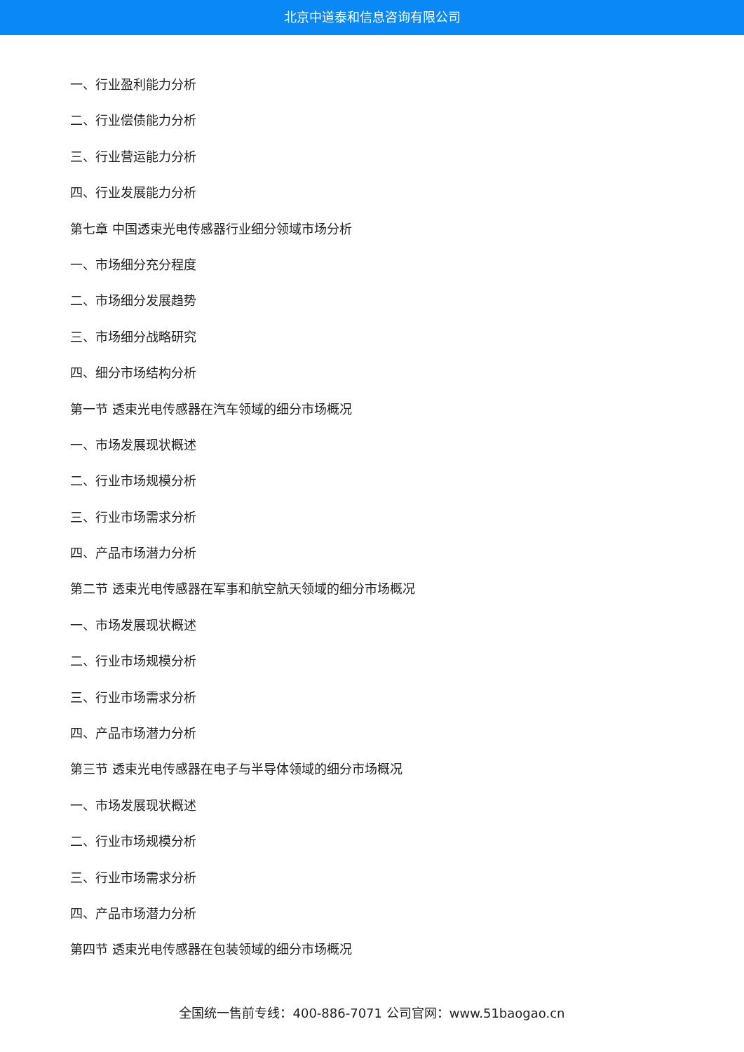北京中道泰和信息咨询有限公司
一、行业盈利能力分析
二、行业偿债能力分析
三、行业营运能力分析
四、行业发展能力分析
第七章 中国透束光电传感器行业细分领域市场分析
一、市场细分充分程度
二、市场细分发展趋势
三、市场细分战略研究
四、细分市场结构分析
第一节 透束光电传感器在汽车领域的细分市场概况
一、市场发展现状概述
二、行业市场规模分析
三、行业市场需求分析
四、产品市场潜力分析
第二节 透束光电传感器在军事和航空航天领域的细分市场概况
一、市场发展现状概述
二、行业市场规模分析
三、行业市场需求分析
四、产品市场潜力分析
第三节 透束光电传感器在电子与半导体领域的细分市场概况
一、市场发展现状概述
二、行业市场规模分析
三、行业市场需求分析
四、产品市场潜力分析
第四节 透束光电传感器在包装领域的细分市场概况
全国统一售前专线：400-886-7071 公司官网：www.51baogao.cn